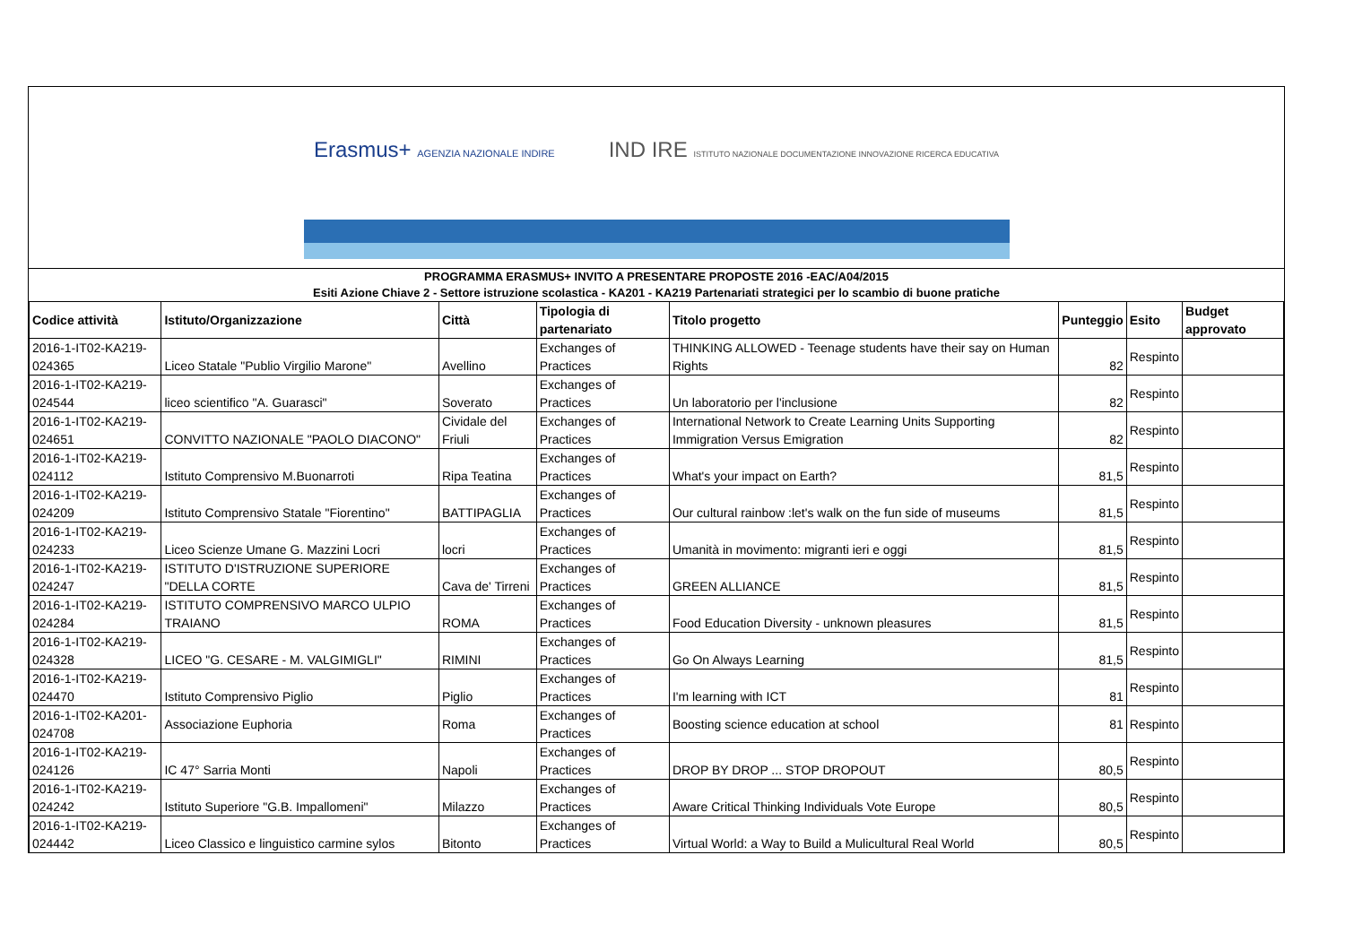Erasmus+ AGENZIA NAZIONALE INDIRE IND IRE ISTITUTO NAZIONALE DOCUMENTAZIONE INNOVAZIONE RICERCA EDUCATIVA
PROGRAMMA ERASMUS+ INVITO A PRESENTARE PROPOSTE 2016 -EAC/A04/2015
Esiti Azione Chiave 2 - Settore istruzione scolastica - KA201 - KA219 Partenariati strategici per lo scambio di buone pratiche
| Codice attività | Istituto/Organizzazione | Città | Tipologia di partenariato | Titolo progetto | Punteggio | Esito | Budget approvato |
| --- | --- | --- | --- | --- | --- | --- | --- |
| 2016-1-IT02-KA219-024365 | Liceo Statale "Publio Virgilio Marone" | Avellino | Exchanges of Practices | THINKING ALLOWED - Teenage students have their say on Human Rights | 82 | Respinto | |
| 2016-1-IT02-KA219-024544 | liceo scientifico "A. Guarasci" | Soverato | Exchanges of Practices | Un laboratorio per l'inclusione | 82 | Respinto | |
| 2016-1-IT02-KA219-024651 | CONVITTO NAZIONALE "PAOLO DIACONO" | Cividale del Friuli | Exchanges of Practices | International Network to Create Learning Units Supporting Immigration Versus Emigration | 82 | Respinto | |
| 2016-1-IT02-KA219-024112 | Istituto Comprensivo M.Buonarroti | Ripa Teatina | Exchanges of Practices | What's your impact on Earth? | 81,5 | Respinto | |
| 2016-1-IT02-KA219-024209 | Istituto Comprensivo Statale "Fiorentino" | BATTIPAGLIA | Exchanges of Practices | Our cultural rainbow :let's walk on the fun side of museums | 81,5 | Respinto | |
| 2016-1-IT02-KA219-024233 | Liceo Scienze Umane G. Mazzini Locri | locri | Exchanges of Practices | Umanità in movimento: migranti ieri e oggi | 81,5 | Respinto | |
| 2016-1-IT02-KA219-024247 | ISTITUTO D'ISTRUZIONE SUPERIORE "DELLA CORTE | Cava de' Tirreni | Exchanges of Practices | GREEN ALLIANCE | 81,5 | Respinto | |
| 2016-1-IT02-KA219-024284 | ISTITUTO COMPRENSIVO MARCO ULPIO TRAIANO | ROMA | Exchanges of Practices | Food Education Diversity - unknown pleasures | 81,5 | Respinto | |
| 2016-1-IT02-KA219-024328 | LICEO "G. CESARE - M. VALGIMIGLI" | RIMINI | Exchanges of Practices | Go On Always Learning | 81,5 | Respinto | |
| 2016-1-IT02-KA219-024470 | Istituto Comprensivo Piglio | Piglio | Exchanges of Practices | I'm learning with ICT | 81 | Respinto | |
| 2016-1-IT02-KA201-024708 | Associazione Euphoria | Roma | Exchanges of Practices | Boosting science education at school | 81 | Respinto | |
| 2016-1-IT02-KA219-024126 | IC 47° Sarria Monti | Napoli | Exchanges of Practices | DROP BY DROP ... STOP DROPOUT | 80,5 | Respinto | |
| 2016-1-IT02-KA219-024242 | Istituto Superiore "G.B. Impallomeni" | Milazzo | Exchanges of Practices | Aware Critical Thinking Individuals Vote Europe | 80,5 | Respinto | |
| 2016-1-IT02-KA219-024442 | Liceo Classico e linguistico carmine sylos | Bitonto | Exchanges of Practices | Virtual World: a Way to Build a Mulicultural Real World | 80,5 | Respinto | |